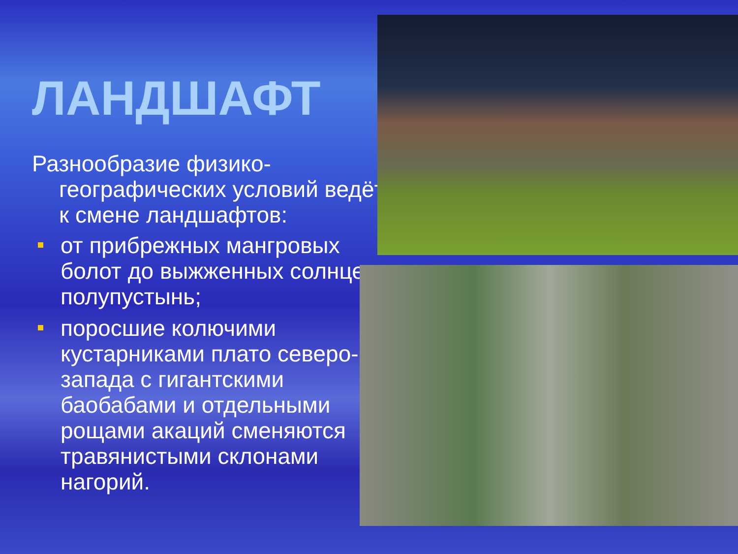ЛАНДШАФТ
Разнообразие физико-географических условий ведёт к смене ландшафтов:
от прибрежных мангровых болот до выжженных солнцем полупустынь;
поросшие колючими кустарниками плато северо-запада с гигантскими баобабами и отдельными рощами акаций сменяются травянистыми склонами нагорий.